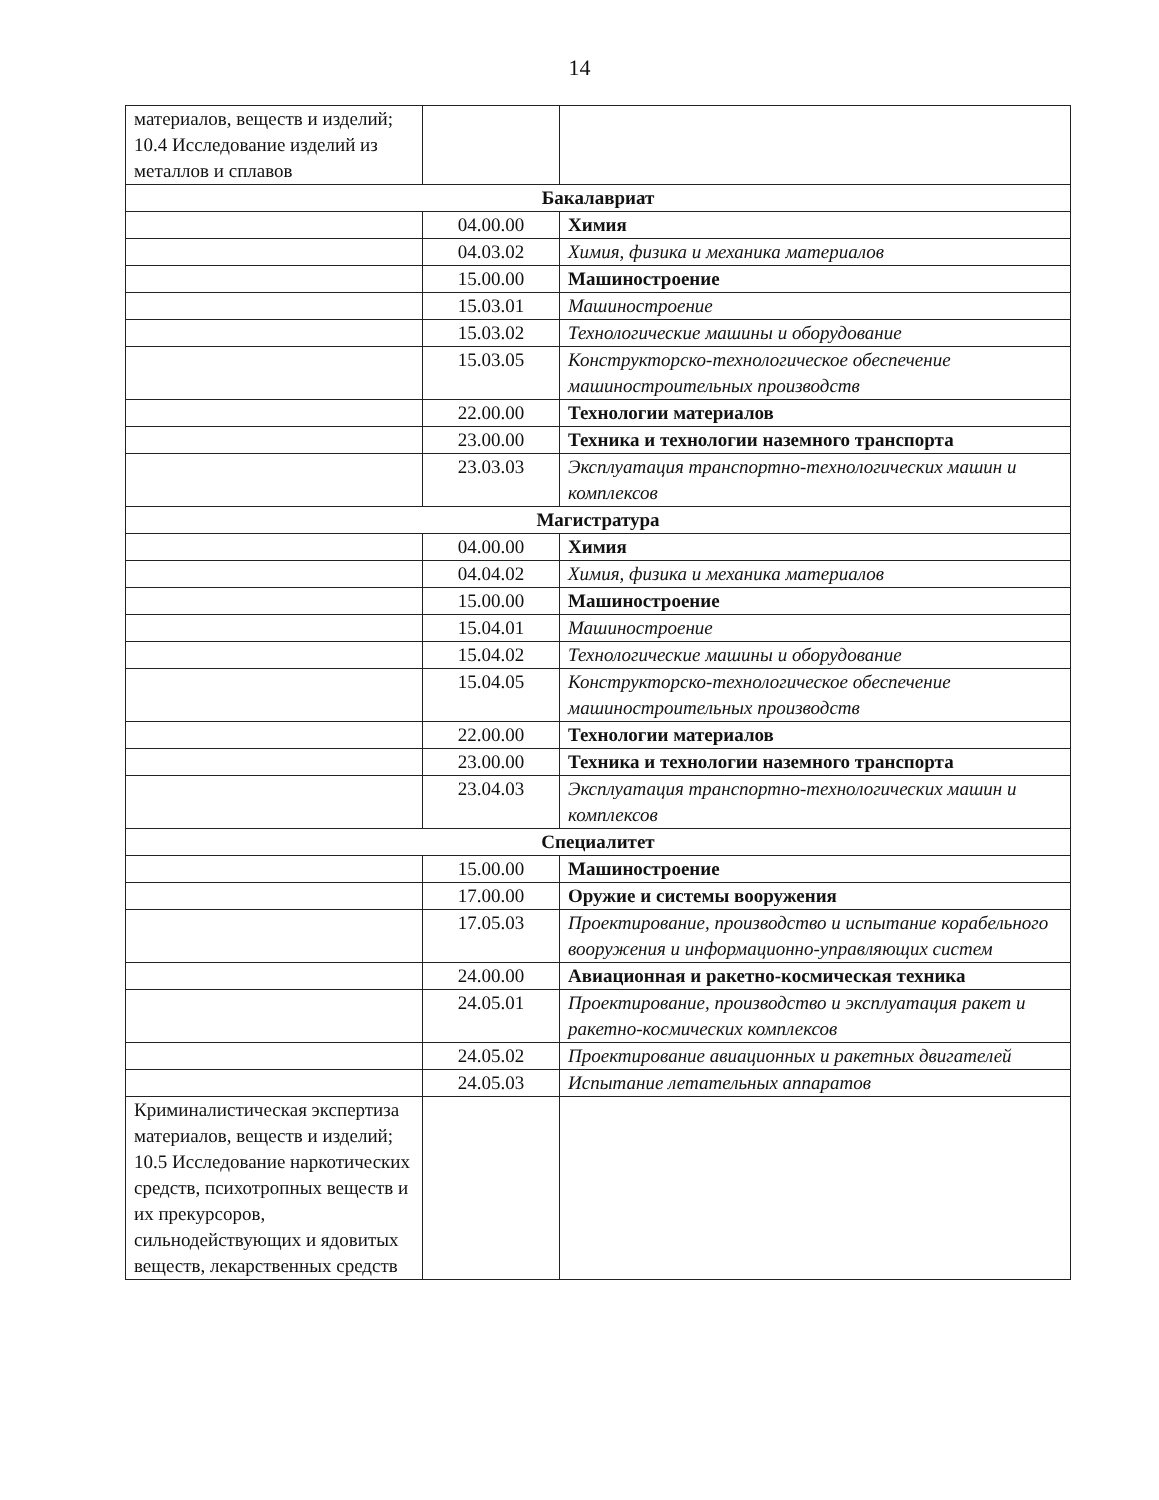14
| материалов, веществ и изделий; 10.4 Исследование изделий из металлов и сплавов | | |
| Бакалавриат | | |
| | 04.00.00 | Химия |
| | 04.03.02 | Химия, физика и механика материалов |
| | 15.00.00 | Машиностроение |
| | 15.03.01 | Машиностроение |
| | 15.03.02 | Технологические машины и оборудование |
| | 15.03.05 | Конструкторско-технологическое обеспечение машиностроительных производств |
| | 22.00.00 | Технологии материалов |
| | 23.00.00 | Техника и технологии наземного транспорта |
| | 23.03.03 | Эксплуатация транспортно-технологических машин и комплексов |
| Магистратура | | |
| | 04.00.00 | Химия |
| | 04.04.02 | Химия, физика и механика материалов |
| | 15.00.00 | Машиностроение |
| | 15.04.01 | Машиностроение |
| | 15.04.02 | Технологические машины и оборудование |
| | 15.04.05 | Конструкторско-технологическое обеспечение машиностроительных производств |
| | 22.00.00 | Технологии материалов |
| | 23.00.00 | Техника и технологии наземного транспорта |
| | 23.04.03 | Эксплуатация транспортно-технологических машин и комплексов |
| Специалитет | | |
| | 15.00.00 | Машиностроение |
| | 17.00.00 | Оружие и системы вооружения |
| | 17.05.03 | Проектирование, производство и испытание корабельного вооружения и информационно-управляющих систем |
| | 24.00.00 | Авиационная и ракетно-космическая техника |
| | 24.05.01 | Проектирование, производство и эксплуатация ракет и ракетно-космических комплексов |
| | 24.05.02 | Проектирование авиационных и ракетных двигателей |
| | 24.05.03 | Испытание летательных аппаратов |
| Криминалистическая экспертиза материалов, веществ и изделий; 10.5 Исследование наркотических средств, психотропных веществ и их прекурсоров, сильнодействующих и ядовитых веществ, лекарственных средств | | |